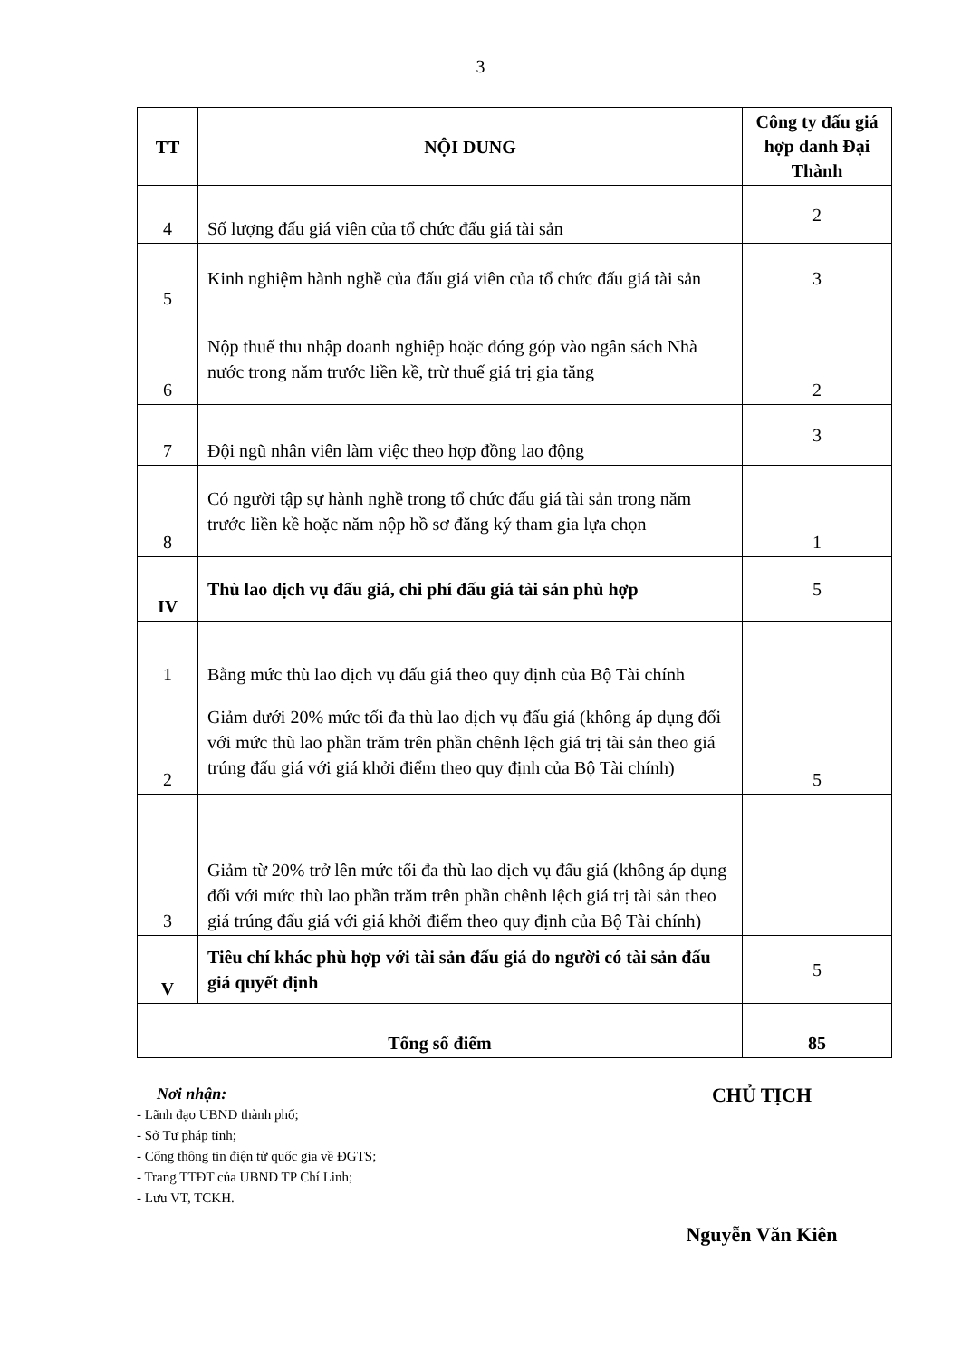3
| TT | NỘI DUNG | Công ty đấu giá hợp danh Đại Thành |
| --- | --- | --- |
| 4 | Số lượng đấu giá viên của tổ chức đấu giá tài sản | 2 |
| 5 | Kinh nghiệm hành nghề của đấu giá viên của tổ chức đấu giá tài sản | 3 |
| 6 | Nộp thuế thu nhập doanh nghiệp hoặc đóng góp vào ngân sách Nhà nước trong năm trước liền kề, trừ thuế giá trị gia tăng | 2 |
| 7 | Đội ngũ nhân viên làm việc theo hợp đồng lao động | 3 |
| 8 | Có người tập sự hành nghề trong tổ chức đấu giá tài sản trong năm trước liền kề hoặc năm nộp hồ sơ đăng ký tham gia lựa chọn | 1 |
| IV | Thù lao dịch vụ đấu giá, chi phí đấu giá tài sản phù hợp | 5 |
| 1 | Bằng mức thù lao dịch vụ đấu giá theo quy định của Bộ Tài chính | |
| 2 | Giảm dưới 20% mức tối đa thù lao dịch vụ đấu giá (không áp dụng đối với mức thù lao phần trăm trên phần chênh lệch giá trị tài sản theo giá trúng đấu giá với giá khởi điểm theo quy định của Bộ Tài chính) | 5 |
| 3 | Giảm từ 20% trở lên mức tối đa thù lao dịch vụ đấu giá (không áp dụng đối với mức thù lao phần trăm trên phần chênh lệch giá trị tài sản theo giá trúng đấu giá với giá khởi điểm theo quy định của Bộ Tài chính) | |
| V | Tiêu chí khác phù hợp với tài sản đấu giá do người có tài sản đấu giá quyết định | 5 |
| Tổng số điểm | | 85 |
Nơi nhận:
- Lãnh đạo UBND thành phố;
- Sở Tư pháp tỉnh;
- Cổng thông tin điện tử quốc gia về ĐGTS;
- Trang TTĐT của UBND TP Chí Linh;
- Lưu VT, TCKH.
CHỦ TỊCH
Nguyễn Văn Kiên